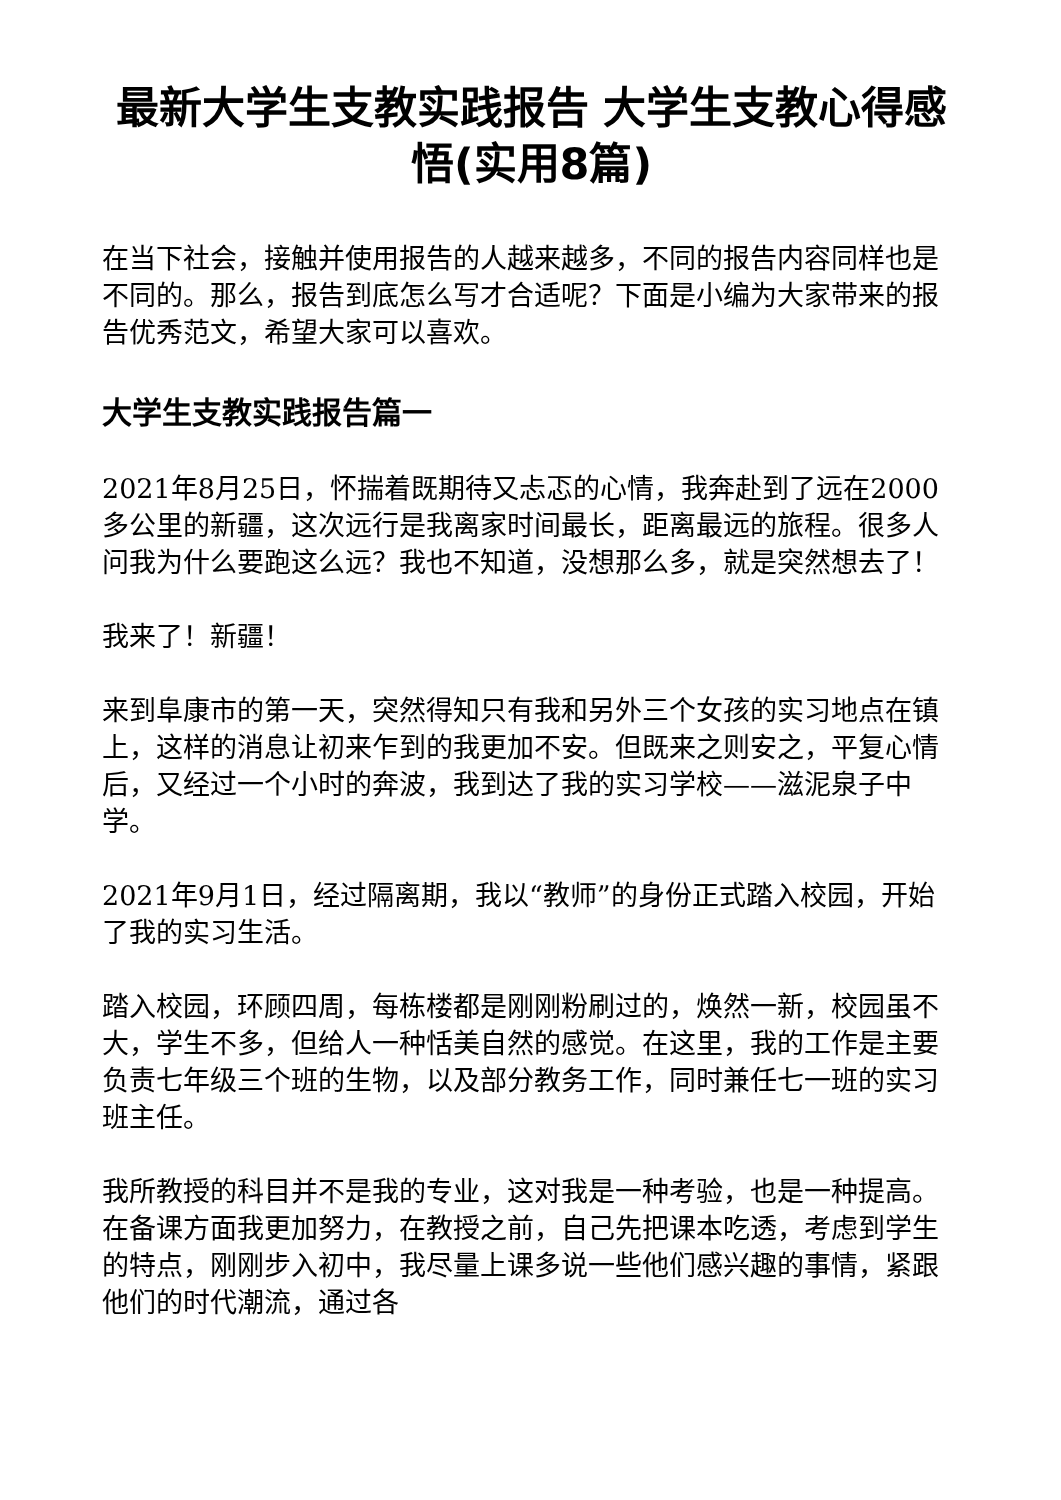最新大学生支教实践报告 大学生支教心得感悟(实用8篇)
在当下社会，接触并使用报告的人越来越多，不同的报告内容同样也是不同的。那么，报告到底怎么写才合适呢？下面是小编为大家带来的报告优秀范文，希望大家可以喜欢。
大学生支教实践报告篇一
2021年8月25日，怀揣着既期待又忐忑的心情，我奔赴到了远在2000多公里的新疆，这次远行是我离家时间最长，距离最远的旅程。很多人问我为什么要跑这么远？我也不知道，没想那么多，就是突然想去了！
我来了！新疆！
来到阜康市的第一天，突然得知只有我和另外三个女孩的实习地点在镇上，这样的消息让初来乍到的我更加不安。但既来之则安之，平复心情后，又经过一个小时的奔波，我到达了我的实习学校——滋泥泉子中学。
2021年9月1日，经过隔离期，我以“教师”的身份正式踏入校园，开始了我的实习生活。
踏入校园，环顾四周，每栋楼都是刚刚粉刷过的，焕然一新，校园虽不大，学生不多，但给人一种恬美自然的感觉。在这里，我的工作是主要负责七年级三个班的生物，以及部分教务工作，同时兼任七一班的实习班主任。
我所教授的科目并不是我的专业，这对我是一种考验，也是一种提高。在备课方面我更加努力，在教授之前，自己先把课本吃透，考虑到学生的特点，刚刚步入初中，我尽量上课多说一些他们感兴趣的事情，紧跟他们的时代潮流，通过各